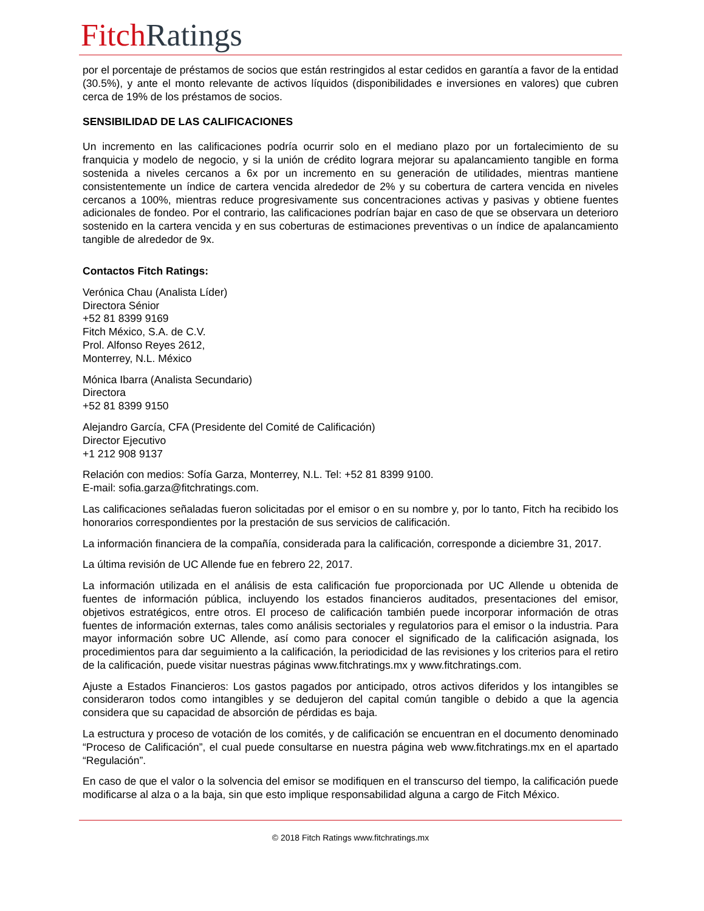Fitch Ratings
por el porcentaje de préstamos de socios que están restringidos al estar cedidos en garantía a favor de la entidad (30.5%), y ante el monto relevante de activos líquidos (disponibilidades e inversiones en valores) que cubren cerca de 19% de los préstamos de socios.
SENSIBILIDAD DE LAS CALIFICACIONES
Un incremento en las calificaciones podría ocurrir solo en el mediano plazo por un fortalecimiento de su franquicia y modelo de negocio, y si la unión de crédito lograra mejorar su apalancamiento tangible en forma sostenida a niveles cercanos a 6x por un incremento en su generación de utilidades, mientras mantiene consistentemente un índice de cartera vencida alrededor de 2% y su cobertura de cartera vencida en niveles cercanos a 100%, mientras reduce progresivamente sus concentraciones activas y pasivas y obtiene fuentes adicionales de fondeo. Por el contrario, las calificaciones podrían bajar en caso de que se observara un deterioro sostenido en la cartera vencida y en sus coberturas de estimaciones preventivas o un índice de apalancamiento tangible de alrededor de 9x.
Contactos Fitch Ratings:
Verónica Chau (Analista Líder)
Directora Sénior
+52 81 8399 9169
Fitch México, S.A. de C.V.
Prol. Alfonso Reyes 2612,
Monterrey, N.L. México
Mónica Ibarra (Analista Secundario)
Directora
+52 81 8399 9150
Alejandro García, CFA (Presidente del Comité de Calificación)
Director Ejecutivo
+1 212 908 9137
Relación con medios: Sofía Garza, Monterrey, N.L. Tel: +52 81 8399 9100.
E-mail: sofia.garza@fitchratings.com.
Las calificaciones señaladas fueron solicitadas por el emisor o en su nombre y, por lo tanto, Fitch ha recibido los honorarios correspondientes por la prestación de sus servicios de calificación.
La información financiera de la compañía, considerada para la calificación, corresponde a diciembre 31, 2017.
La última revisión de UC Allende fue en febrero 22, 2017.
La información utilizada en el análisis de esta calificación fue proporcionada por UC Allende u obtenida de fuentes de información pública, incluyendo los estados financieros auditados, presentaciones del emisor, objetivos estratégicos, entre otros. El proceso de calificación también puede incorporar información de otras fuentes de información externas, tales como análisis sectoriales y regulatorios para el emisor o la industria. Para mayor información sobre UC Allende, así como para conocer el significado de la calificación asignada, los procedimientos para dar seguimiento a la calificación, la periodicidad de las revisiones y los criterios para el retiro de la calificación, puede visitar nuestras páginas www.fitchratings.mx y www.fitchratings.com.
Ajuste a Estados Financieros: Los gastos pagados por anticipado, otros activos diferidos y los intangibles se consideraron todos como intangibles y se dedujeron del capital común tangible o debido a que la agencia considera que su capacidad de absorción de pérdidas es baja.
La estructura y proceso de votación de los comités, y de calificación se encuentran en el documento denominado “Proceso de Calificación”, el cual puede consultarse en nuestra página web www.fitchratings.mx en el apartado “Regulación”.
En caso de que el valor o la solvencia del emisor se modifiquen en el transcurso del tiempo, la calificación puede modificarse al alza o a la baja, sin que esto implique responsabilidad alguna a cargo de Fitch México.
© 2018 Fitch Ratings www.fitchratings.mx